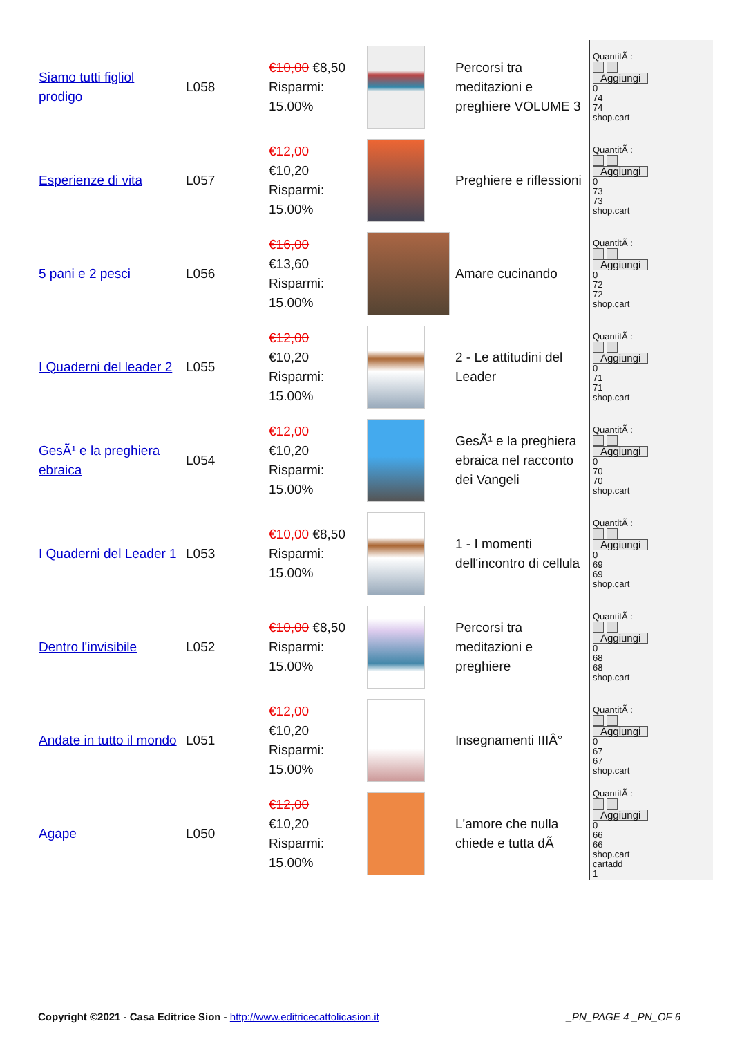| Siamo tutti figliol prodigo | L058 | €10,00 €8,50 Risparmi: 15.00% | | Percorsi tra meditazioni e preghiere VOLUME 3 | QuantitÃ : Aggiungi 0 74 74 shop.cart |
| Esperienze di vita | L057 | €12,00 €10,20 Risparmi: 15.00% | | Preghiere e riflessioni | QuantitÃ : Aggiungi 0 73 73 shop.cart |
| 5 pani e 2 pesci | L056 | €16,00 €13,60 Risparmi: 15.00% | | Amare cucinando | QuantitÃ : Aggiungi 0 72 72 shop.cart |
| I Quaderni del leader 2 | L055 | €12,00 €10,20 Risparmi: 15.00% | | 2 - Le attitudini del Leader | QuantitÃ : Aggiungi 0 71 71 shop.cart |
| GesÃ¹ e la preghiera ebraica | L054 | €12,00 €10,20 Risparmi: 15.00% | | GesÃ¹ e la preghiera ebraica nel racconto dei Vangeli | QuantitÃ : Aggiungi 0 70 70 shop.cart |
| I Quaderni del Leader 1 | L053 | €10,00 €8,50 Risparmi: 15.00% | | 1 - I momenti dell'incontro di cellula | QuantitÃ : Aggiungi 0 69 69 shop.cart |
| Dentro l'invisibile | L052 | €10,00 €8,50 Risparmi: 15.00% | | Percorsi tra meditazioni e preghiere | QuantitÃ : Aggiungi 0 68 68 shop.cart |
| Andate in tutto il mondo | L051 | €12,00 €10,20 Risparmi: 15.00% | | Insegnamenti IIIÂ° | QuantitÃ : Aggiungi 0 67 67 shop.cart |
| Agape | L050 | €12,00 €10,20 Risparmi: 15.00% | | L'amore che nulla chiede e tutta dÃ | QuantitÃ : Aggiungi 0 66 66 shop.cart cartadd 1 |
Copyright ©2021 - Casa Editrice Sion - http://www.editricecattolicasion.it _PN_PAGE 4 _PN_OF 6